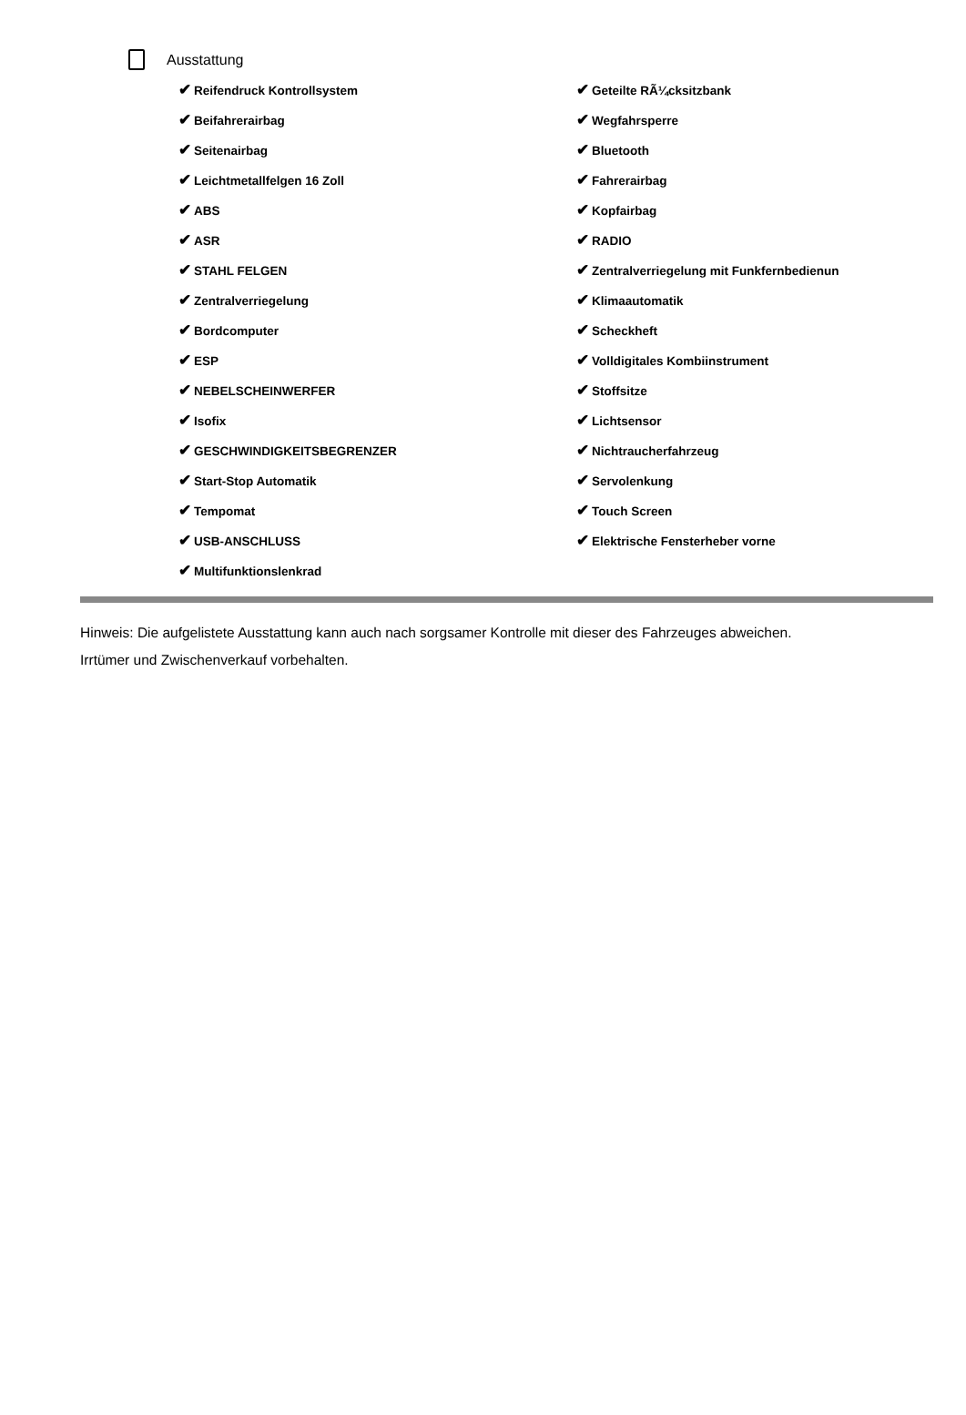Ausstattung
| ✔ Reifendruck Kontrollsystem | ✔ Geteilte RÃ¼cksitzbank |
| ✔ Beifahrerairbag | ✔ Wegfahrsperre |
| ✔ Seitenairbag | ✔ Bluetooth |
| ✔ Leichtmetallfelgen 16 Zoll | ✔ Fahrerairbag |
| ✔ ABS | ✔ Kopfairbag |
| ✔ ASR | ✔ RADIO |
| ✔ STAHL FELGEN | ✔ Zentralverriegelung mit Funkfernbedienun |
| ✔ Zentralverriegelung | ✔ Klimaautomatik |
| ✔ Bordcomputer | ✔ Scheckheft |
| ✔ ESP | ✔ Volldigitales Kombiinstrument |
| ✔ NEBELSCHEINWERFER | ✔ Stoffsitze |
| ✔ Isofix | ✔ Lichtsensor |
| ✔ GESCHWINDIGKEITSBEGRENZER | ✔ Nichtraucherfahrzeug |
| ✔ Start-Stop Automatik | ✔ Servolenkung |
| ✔ Tempomat | ✔ Touch Screen |
| ✔ USB-ANSCHLUSS | ✔ Elektrische Fensterheber vorne |
| ✔ Multifunktionslenkrad | |
Hinweis: Die aufgelistete Ausstattung kann auch nach sorgsamer Kontrolle mit dieser des Fahrzeuges abweichen. Irrtümer und Zwischenverkauf vorbehalten.